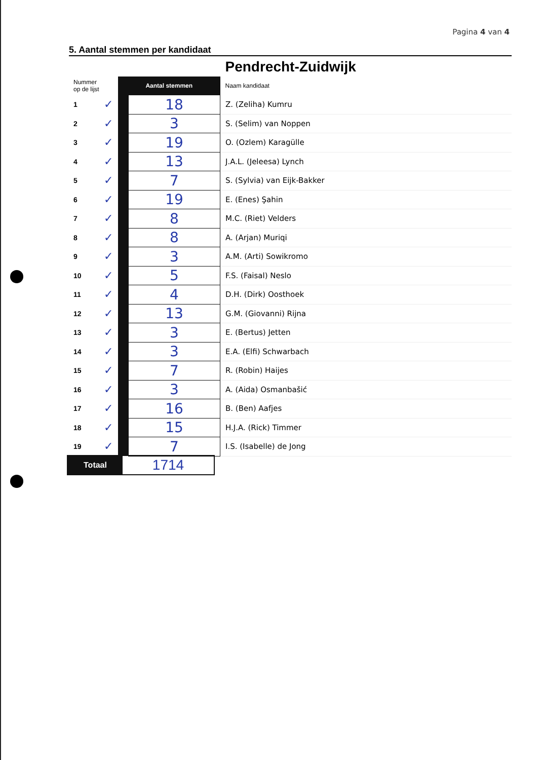Pagina 4 van 4
5. Aantal stemmen per kandidaat
| | | | | Pendrecht-Zuidwijk |
| Nummer op de lijst | | Aantal stemmen | | Naam kandidaat |
| 1 | ✓ | | 18 | Z. (Zeliha) Kumru |
| 2 | ✓ | | 3 | S. (Selim) van Noppen |
| 3 | ✓ | | 19 | O. (Ozlem) Karagülle |
| 4 | ✓ | | 13 | J.A.L. (Jeleesa) Lynch |
| 5 | ✓ | | 7 | S. (Sylvia) van Eijk-Bakker |
| 6 | ✓ | | 19 | E. (Enes) Şahin |
| 7 | ✓ | | 8 | M.C. (Riet) Velders |
| 8 | ✓ | | 8 | A. (Arjan) Muriqi |
| 9 | ✓ | | 3 | A.M. (Arti) Sowikromo |
| 10 | ✓ | | 5 | F.S. (Faisal) Neslo |
| 11 | ✓ | | 4 | D.H. (Dirk) Oosthoek |
| 12 | ✓ | | 13 | G.M. (Giovanni) Rijna |
| 13 | ✓ | | 3 | E. (Bertus) Jetten |
| 14 | ✓ | | 3 | E.A. (Elfi) Schwarbach |
| 15 | ✓ | | 7 | R. (Robin) Haijes |
| 16 | ✓ | | 3 | A. (Aida) Osmanbašić |
| 17 | ✓ | | 16 | B. (Ben) Aafjes |
| 18 | ✓ | | 15 | H.J.A. (Rick) Timmer |
| 19 | ✓ | | 7 | I.S. (Isabelle) de Jong |
Totaal
1714